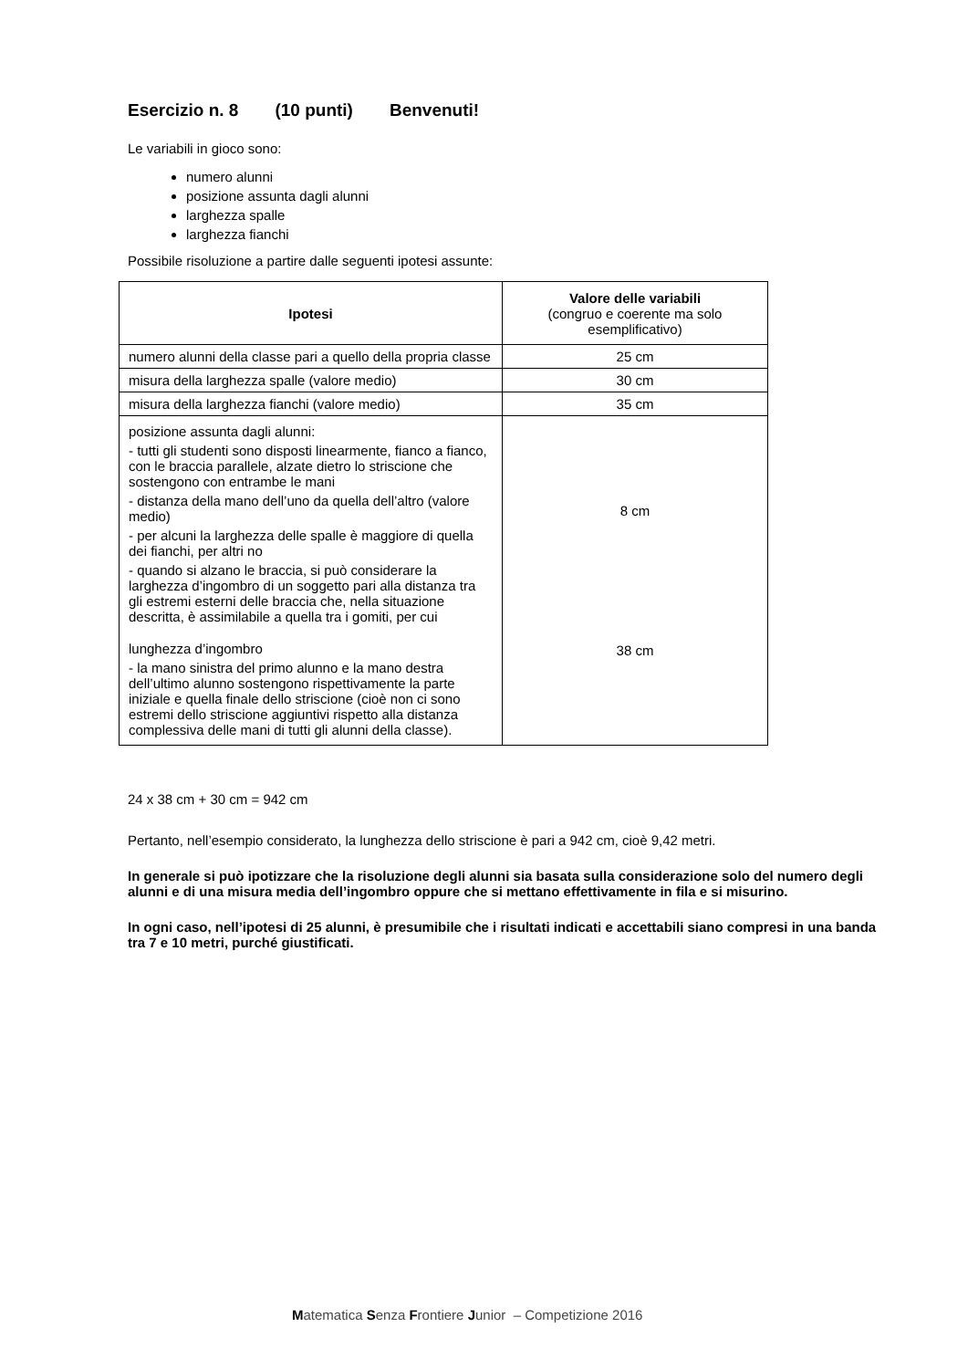Esercizio n. 8 (10 punti) Benvenuti!
Le variabili in gioco sono:
numero alunni
posizione assunta dagli alunni
larghezza spalle
larghezza fianchi
Possibile risoluzione a partire dalle seguenti ipotesi assunte:
| Ipotesi | Valore delle variabili (congruo e coerente ma solo esemplificativo) |
| numero alunni della classe pari a quello della propria classe | 25 cm |
| misura della larghezza spalle (valore medio) | 30 cm |
| misura della larghezza fianchi (valore medio) | 35 cm |
| posizione assunta dagli alunni: - tutti gli studenti sono disposti linearmente, fianco a fianco, con le braccia parallele, alzate dietro lo striscione che sostengono con entrambe le mani - distanza della mano dell’uno da quella dell’altro (valore medio) - per alcuni la larghezza delle spalle è maggiore di quella dei fianchi, per altri no - quando si alzano le braccia, si può considerare la larghezza d’ingombro di un soggetto pari alla distanza tra gli estremi esterni delle braccia che, nella situazione descritta, è assimilabile a quella tra i gomiti, per cui lunghezza d’ingombro - la mano sinistra del primo alunno e la mano destra dell’ultimo alunno sostengono rispettivamente la parte iniziale e quella finale dello striscione (cioè non ci sono estremi dello striscione aggiuntivi rispetto alla distanza complessiva delle mani di tutti gli alunni della classe). | 8 cm 38 cm |
24 x 38 cm + 30 cm = 942 cm
Pertanto, nell’esempio considerato, la lunghezza dello striscione è pari a 942 cm, cioè 9,42 metri.
In generale si può ipotizzare che la risoluzione degli alunni sia basata sulla considerazione solo del numero degli alunni e di una misura media dell’ingombro oppure che si mettano effettivamente in fila e si misurino.
In ogni caso, nell’ipotesi di 25 alunni, è presumibile che i risultati indicati e accettabili siano compresi in una banda tra 7 e 10 metri, purché giustificati.
Matematica Senza Frontiere Junior – Competizione 2016